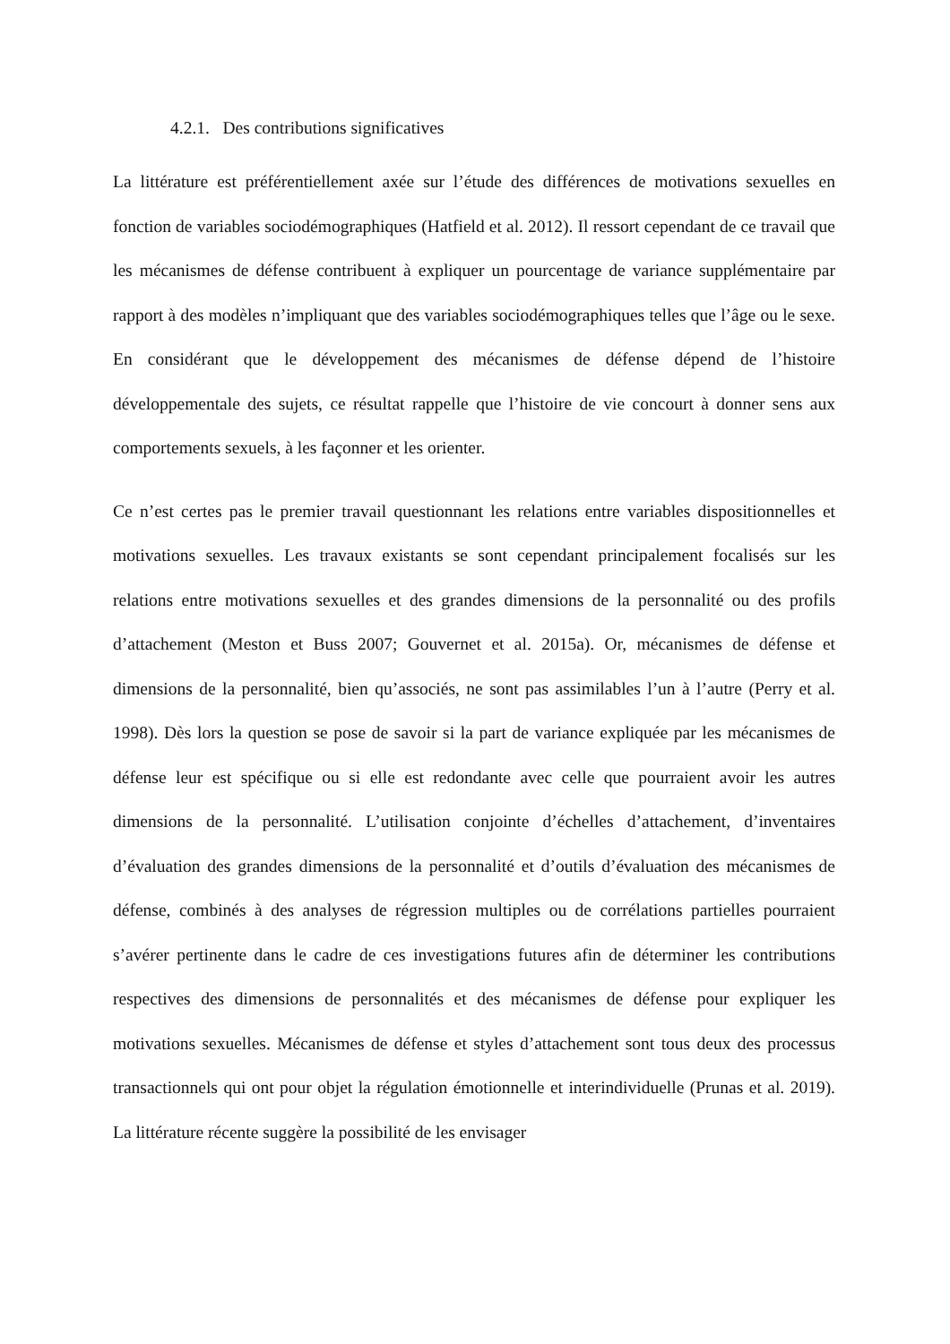4.2.1. Des contributions significatives
La littérature est préférentiellement axée sur l’étude des différences de motivations sexuelles en fonction de variables sociodémographiques (Hatfield et al. 2012). Il ressort cependant de ce travail que les mécanismes de défense contribuent à expliquer un pourcentage de variance supplémentaire par rapport à des modèles n’impliquant que des variables sociodémographiques telles que l’âge ou le sexe. En considérant que le développement des mécanismes de défense dépend de l’histoire développementale des sujets, ce résultat rappelle que l’histoire de vie concourt à donner sens aux comportements sexuels, à les façonner et les orienter.
Ce n’est certes pas le premier travail questionnant les relations entre variables dispositionnelles et motivations sexuelles. Les travaux existants se sont cependant principalement focalisés sur les relations entre motivations sexuelles et des grandes dimensions de la personnalité ou des profils d’attachement (Meston et Buss 2007; Gouvernet et al. 2015a). Or, mécanismes de défense et dimensions de la personnalité, bien qu’associés, ne sont pas assimilables l’un à l’autre (Perry et al. 1998). Dès lors la question se pose de savoir si la part de variance expliquée par les mécanismes de défense leur est spécifique ou si elle est redondante avec celle que pourraient avoir les autres dimensions de la personnalité. L’utilisation conjointe d’échelles d’attachement, d’inventaires d’évaluation des grandes dimensions de la personnalité et d’outils d’évaluation des mécanismes de défense, combinés à des analyses de régression multiples ou de corrélations partielles pourraient s’avérer pertinente dans le cadre de ces investigations futures afin de déterminer les contributions respectives des dimensions de personnalités et des mécanismes de défense pour expliquer les motivations sexuelles. Mécanismes de défense et styles d’attachement sont tous deux des processus transactionnels qui ont pour objet la régulation émotionnelle et interindividuelle (Prunas et al. 2019). La littérature récente suggère la possibilité de les envisager